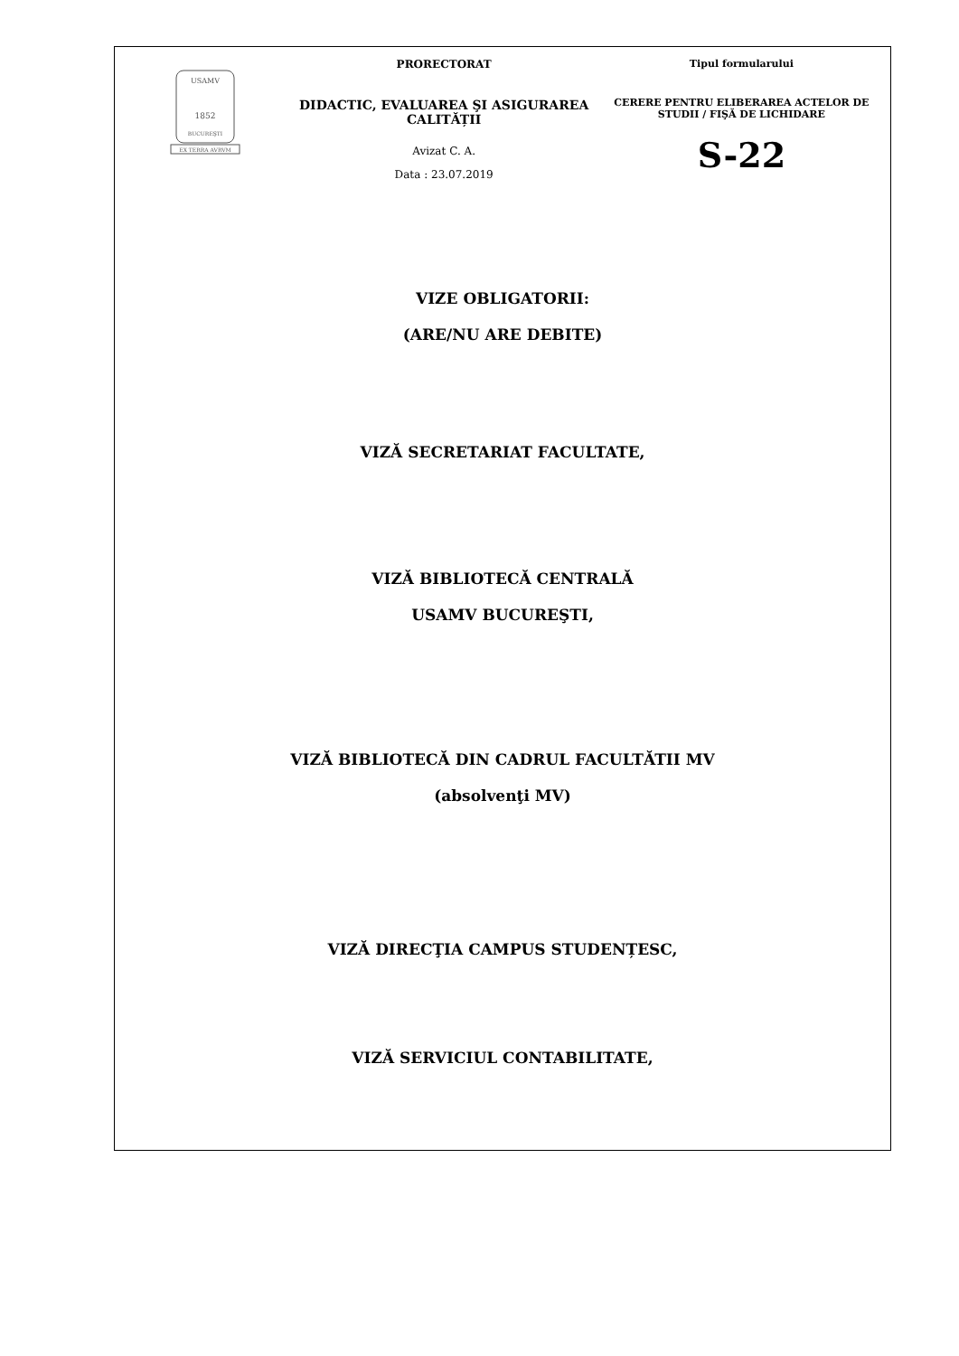USAMV
1852
BUCUREŞTI
EX TERRA AVRVM
PRORECTORAT
DIDACTIC, EVALUAREA ŞI ASIGURAREA CALITĂȚII
Avizat C. A.
Data : 23.07.2019
Tipul formularului
CERERE PENTRU ELIBERAREA ACTELOR DE STUDII / FIŞĂ DE LICHIDARE
S-22
VIZE OBLIGATORII:
(ARE/NU ARE DEBITE)
VIZĂ SECRETARIAT FACULTATE,
VIZĂ BIBLIOTECĂ CENTRALĂ
USAMV BUCUREŞTI,
VIZĂ BIBLIOTECĂ DIN CADRUL FACULTĂTII MV
(absolvenţi MV)
VIZĂ DIRECŢIA CAMPUS STUDENȚESC,
VIZĂ SERVICIUL CONTABILITATE,